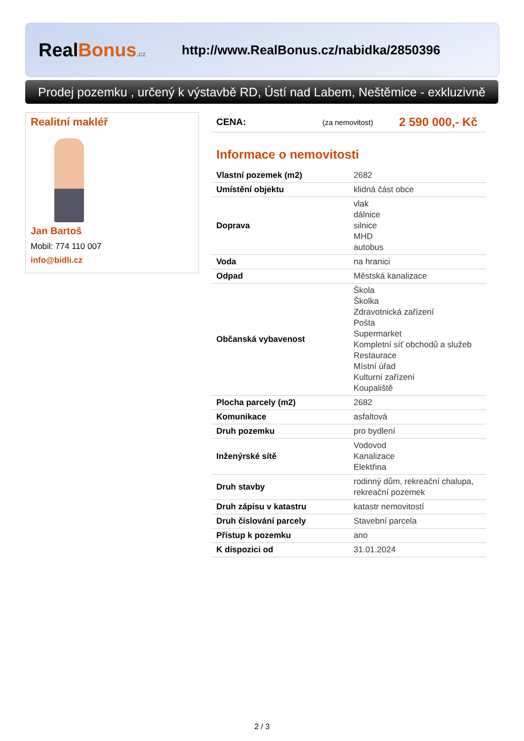RealBonus.cz
http://www.RealBonus.cz/nabidka/2850396
Prodej pozemku , určený k výstavbě RD, Ústí nad Labem, Neštěmice - exkluzivně
Realitní makléř
Jan Bartoš
Mobil: 774 110 007
info@bidli.cz
CENA: (za nemovitost) 2 590 000,- Kč
Informace o nemovitosti
| Vlastní pozemek (m2) | 2682 |
| Umístění objektu | klidná část obce |
| Doprava | vlak dálnice silnice MHD autobus |
| Voda | na hranici |
| Odpad | Městská kanalizace |
| Občanská vybavenost | Škola Školka Zdravotnická zařízení Pošta Supermarket Kompletní síť obchodů a služeb Restaurace Místní úřad Kulturní zařízení Koupaliště |
| Plocha parcely (m2) | 2682 |
| Komunikace | asfaltová |
| Druh pozemku | pro bydlení |
| Inženýrské sítě | Vodovod Kanalizace Elektřina |
| Druh stavby | rodinný dům, rekreační chalupa, rekreační pozemek |
| Druh zápisu v katastru | katastr nemovitostí |
| Druh číslování parcely | Stavební parcela |
| Přístup k pozemku | ano |
| K dispozici od | 31.01.2024 |
2 / 3